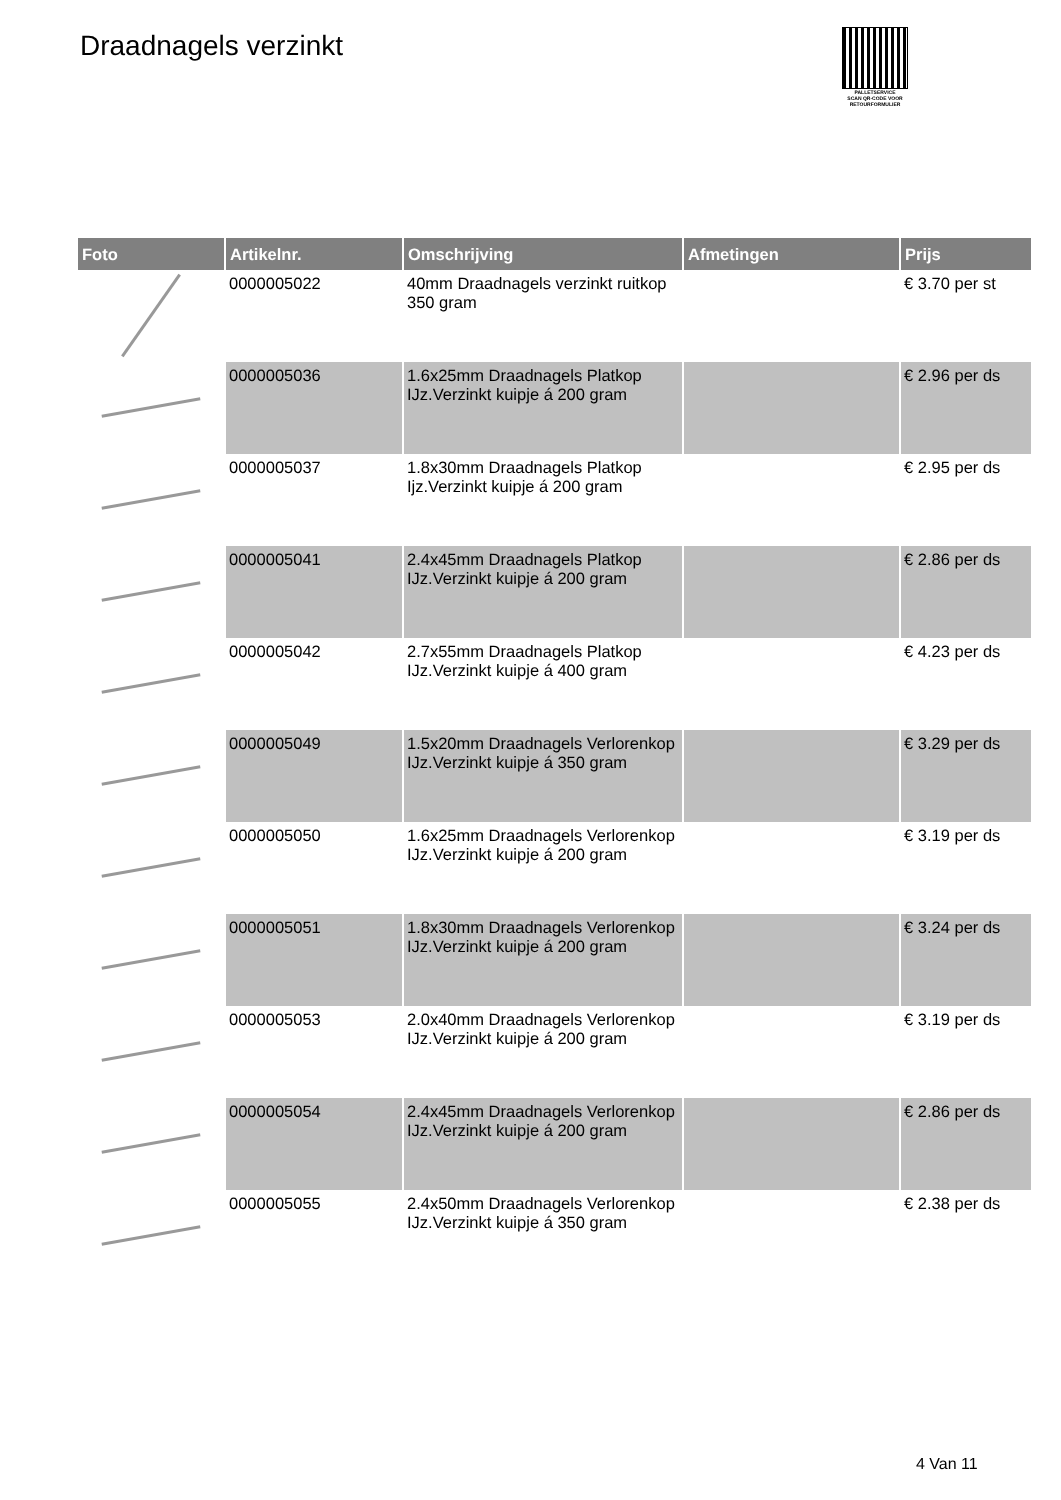Draadnagels verzinkt
PALLETSERVICE
SCAN QR-CODE VOOR RETOURFORMULIER
| Foto | Artikelnr. | Omschrijving | Afmetingen | Prijs |
| --- | --- | --- | --- | --- |
| | 0000005022 | 40mm Draadnagels verzinkt ruitkop 350 gram | | € 3.70 per st |
| | 0000005036 | 1.6x25mm Draadnagels Platkop IJz.Verzinkt kuipje á 200 gram | | € 2.96 per ds |
| | 0000005037 | 1.8x30mm Draadnagels Platkop Ijz.Verzinkt kuipje á 200 gram | | € 2.95 per ds |
| | 0000005041 | 2.4x45mm Draadnagels Platkop IJz.Verzinkt kuipje á 200 gram | | € 2.86 per ds |
| | 0000005042 | 2.7x55mm Draadnagels Platkop IJz.Verzinkt kuipje á 400 gram | | € 4.23 per ds |
| | 0000005049 | 1.5x20mm Draadnagels Verlorenkop IJz.Verzinkt kuipje á 350 gram | | € 3.29 per ds |
| | 0000005050 | 1.6x25mm Draadnagels Verlorenkop IJz.Verzinkt kuipje á 200 gram | | € 3.19 per ds |
| | 0000005051 | 1.8x30mm Draadnagels Verlorenkop IJz.Verzinkt kuipje á 200 gram | | € 3.24 per ds |
| | 0000005053 | 2.0x40mm Draadnagels Verlorenkop IJz.Verzinkt kuipje á 200 gram | | € 3.19 per ds |
| | 0000005054 | 2.4x45mm Draadnagels Verlorenkop IJz.Verzinkt kuipje á 200 gram | | € 2.86 per ds |
| | 0000005055 | 2.4x50mm Draadnagels Verlorenkop IJz.Verzinkt kuipje á 350 gram | | € 2.38 per ds |
4 Van 11